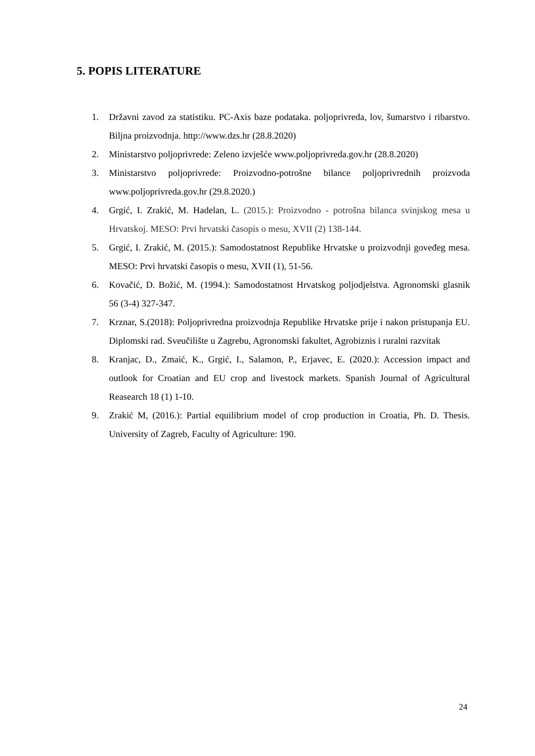5. POPIS LITERATURE
1. Državni zavod za statistiku. PC-Axis baze podataka. poljoprivreda, lov, šumarstvo i ribarstvo. Biljna proizvodnja. http://www.dzs.hr (28.8.2020)
2. Ministarstvo poljoprivrede: Zeleno izvješće www.poljoprivreda.gov.hr (28.8.2020)
3. Ministarstvo poljoprivrede: Proizvodno-potrošne bilance poljoprivrednih proizvoda www.poljoprivreda.gov.hr (29.8.2020.)
4. Grgić, I. Zrakić, M. Hadelan, L. (2015.): Proizvodno - potrošna bilanca svinjskog mesa u Hrvatskoj. MESO: Prvi hrvatski časopis o mesu, XVII (2) 138-144.
5. Grgić, I. Zrakić, M. (2015.): Samodostatnost Republike Hrvatske u proizvodnji goveđeg mesa. MESO: Prvi hrvatski časopis o mesu, XVII (1), 51-56.
6. Kovačić, D. Božić, M. (1994.): Samodostatnost Hrvatskog poljodjelstva. Agronomski glasnik 56 (3-4) 327-347.
7. Krznar, S.(2018): Poljoprivredna proizvodnja Republike Hrvatske prije i nakon pristupanja EU. Diplomski rad. Sveučilište u Zagrebu, Agronomski fakultet, Agrobiznis i ruralni razvitak
8. Kranjac, D., Zmaić, K., Grgić, I., Salamon, P., Erjavec, E. (2020.): Accession impact and outlook for Croatian and EU crop and livestock markets. Spanish Journal of Agricultural Reasearch 18 (1) 1-10.
9. Zrakić M, (2016.): Partial equilibrium model of crop production in Croatia, Ph. D. Thesis. University of Zagreb, Faculty of Agriculture: 190.
24